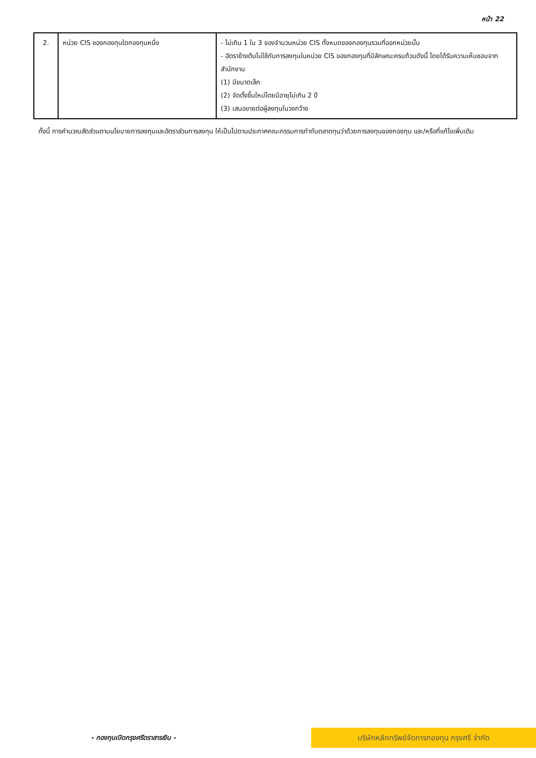หน้า 22
| 2. | หน่วย CIS ของกองทุนใดกองทุนหนึ่ง | - ไม่เกิน 1 ใน 3 ของจำนวนหน่วย CIS ทั้งหมดของกองทุนรวมที่ออกหน่วยนั้น - อัตราข้างต้นไม่ใช้กับการลงทุนในหน่วย CIS ของกองทุนที่มีลักษณะครบถ้วนดังนี้ โดยได้รับความเห็นชอบจากสำนักงาน (1) มีขนาดเล็ก (2) จัดตั้งขึ้นใหม่โดยมีอายุไม่เกิน 2 ปี (3) เสนอขายต่อผู้ลงทุนในวงกว้าง |
ทั้งนี้ การคำนวณสัดส่วนตามนโยบายการลงทุนและอัตราส่วนการลงทุน ให้เป็นไปตามประกาศคณะกรรมการกำกับตลาดทุนว่าด้วยการลงทุนของกองทุน และ/หรือที่แก้ไขเพิ่มเติม
- กองทุนเปิดกรุงศรีตราสารเงิน -
บริษัทหลักทรัพย์จัดการกองทุน กรุงศรี จำกัด